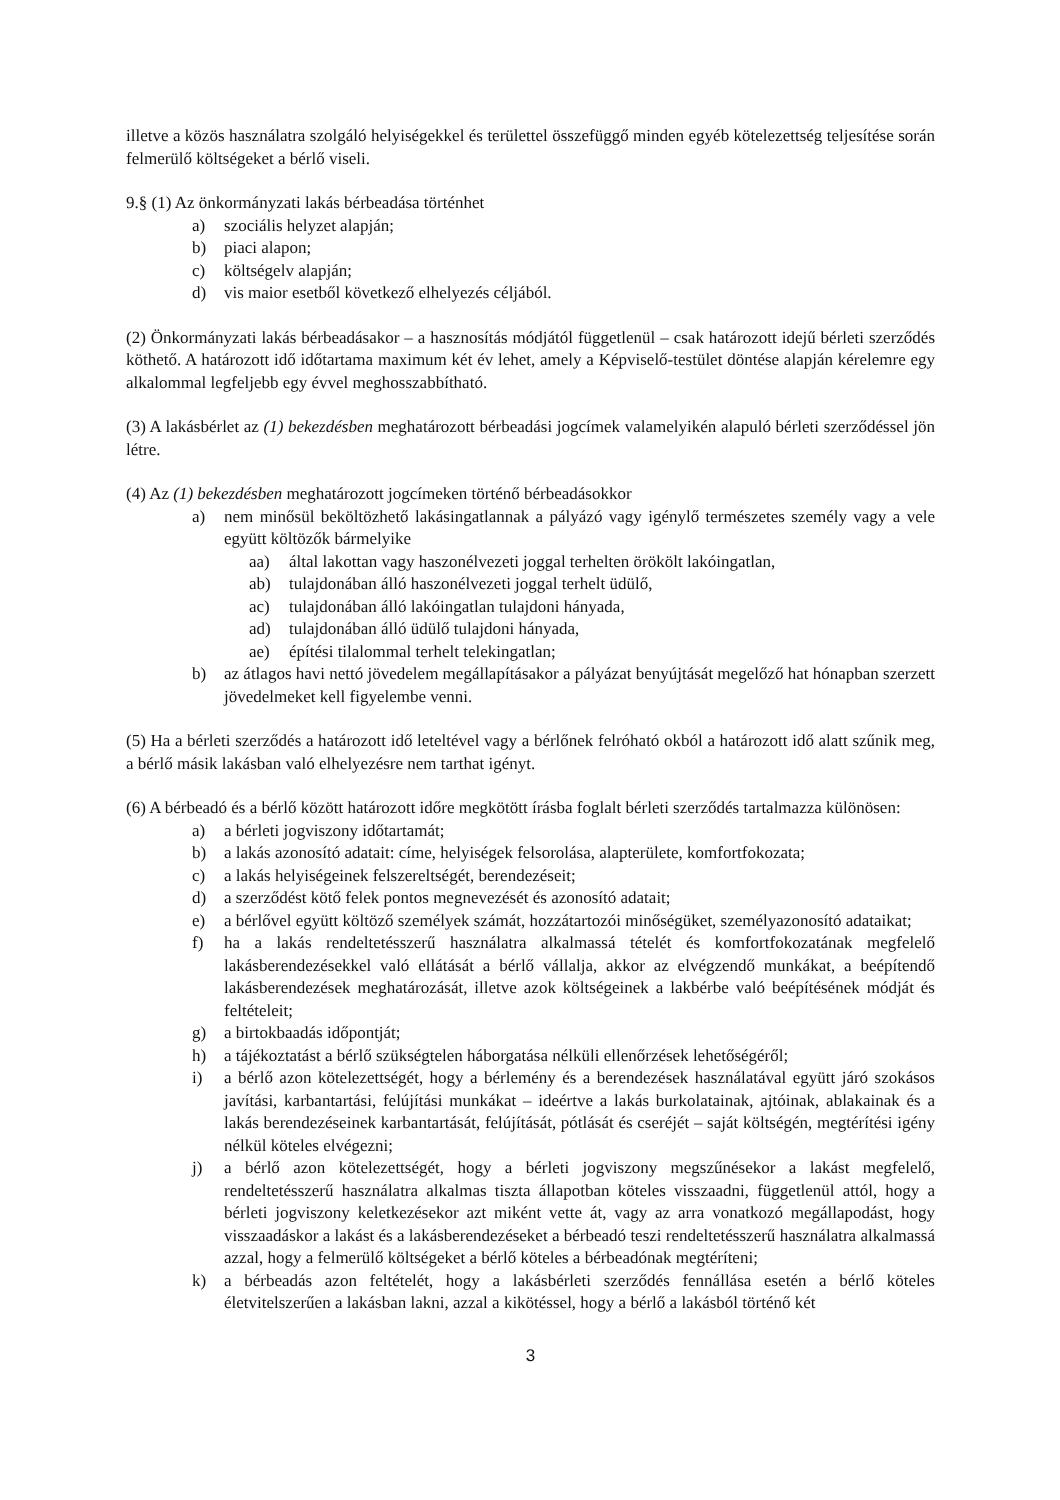illetve a közös használatra szolgáló helyiségekkel és területtel összefüggő minden egyéb kötelezettség teljesítése során felmerülő költségeket a bérlő viseli.
9.§ (1) Az önkormányzati lakás bérbeadása történhet
a) szociális helyzet alapján;
b) piaci alapon;
c) költségelv alapján;
d) vis maior esetből következő elhelyezés céljából.
(2) Önkormányzati lakás bérbeadásakor – a hasznosítás módjától függetlenül – csak határozott idejű bérleti szerződés köthető. A határozott idő időtartama maximum két év lehet, amely a Képviselő-testület döntése alapján kérelemre egy alkalommal legfeljebb egy évvel meghosszabbítható.
(3) A lakásbérlet az (1) bekezdésben meghatározott bérbeadási jogcímek valamelyikén alapuló bérleti szerződéssel jön létre.
(4) Az (1) bekezdésben meghatározott jogcímeken történő bérbeadásokkor
a) nem minősül beköltözhető lakásingatlannak a pályázó vagy igénylő természetes személy vagy a vele együtt költözők bármelyike
aa) által lakottan vagy haszonélvezeti joggal terhelten örökölt lakóingatlan,
ab) tulajdonában álló haszonélvezeti joggal terhelt üdülő,
ac) tulajdonában álló lakóingatlan tulajdoni hányada,
ad) tulajdonában álló üdülő tulajdoni hányada,
ae) építési tilalommal terhelt telekingatlan;
b) az átlagos havi nettó jövedelem megállapításakor a pályázat benyújtását megelőző hat hónapban szerzett jövedelmeket kell figyelembe venni.
(5) Ha a bérleti szerződés a határozott idő leteltével vagy a bérlőnek felróható okból a határozott idő alatt szűnik meg, a bérlő másik lakásban való elhelyezésre nem tarthat igényt.
(6) A bérbeadó és a bérlő között határozott időre megkötött írásba foglalt bérleti szerződés tartalmazza különösen:
a) a bérleti jogviszony időtartamát;
b) a lakás azonosító adatait: címe, helyiségek felsorolása, alapterülete, komfortfokozata;
c) a lakás helyiségeinek felszereltségét, berendezéseit;
d) a szerződést kötő felek pontos megnevezését és azonosító adatait;
e) a bérlővel együtt költöző személyek számát, hozzátartozói minőségüket, személyazonosító adataikat;
f) ha a lakás rendeltetésszerű használatra alkalmassá tételét és komfortfokozatának megfelelő lakásberendezésekkel való ellátását a bérlő vállalja, akkor az elvégzendő munkákat, a beépítendő lakásberendezések meghatározását, illetve azok költségeinek a lakbérbe való beépítésének módját és feltételeit;
g) a birtokbaadás időpontját;
h) a tájékoztatást a bérlő szükségtelen háborgatása nélküli ellenőrzések lehetőségéről;
i) a bérlő azon kötelezettségét, hogy a bérlemény és a berendezések használatával együtt járó szokásos javítási, karbantartási, felújítási munkákat – ideértve a lakás burkolatainak, ajtóinak, ablakainak és a lakás berendezéseinek karbantartását, felújítását, pótlását és cseréjét – saját költségén, megtérítési igény nélkül köteles elvégezni;
j) a bérlő azon kötelezettségét, hogy a bérleti jogviszony megszűnésekor a lakást megfelelő, rendeltetésszerű használatra alkalmas tiszta állapotban köteles visszaadni, függetlenül attól, hogy a bérleti jogviszony keletkezésekor azt miként vette át, vagy az arra vonatkozó megállapodást, hogy visszaadáskor a lakást és a lakásberendezéseket a bérbeadó teszi rendeltetésszerű használatra alkalmassá azzal, hogy a felmerülő költségeket a bérlő köteles a bérbeadónak megtéríteni;
k) a bérbeadás azon feltételét, hogy a lakásbérleti szerződés fennállása esetén a bérlő köteles életvitelszerűen a lakásban lakni, azzal a kikötéssel, hogy a bérlő a lakásból történő két
3